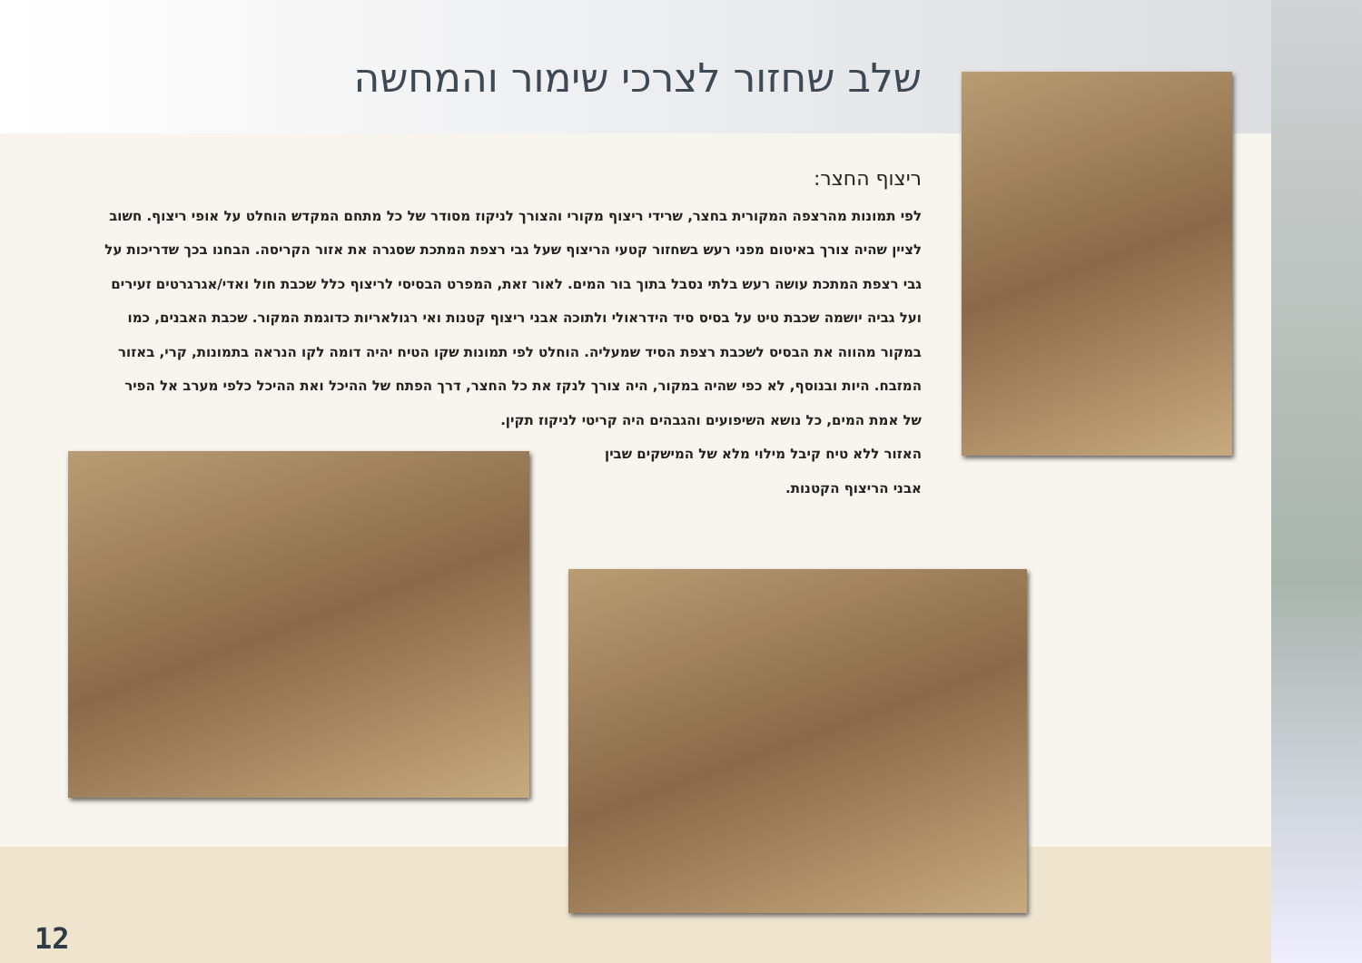שלב שחזור לצרכי שימור והמחשה
ריצוף החצר:
לפי תמונות מהרצפה המקורית בחצר, שרידי ריצוף מקורי והצורך לניקוז מסודר של כל מתחם המקדש הוחלט על אופי ריצוף. חשוב לציין שהיה צורך באיטום מפני רעש בשחזור קטעי הריצוף שעל גבי רצפת המתכת שסגרה את אזור הקריסה. הבחנו בכך שדריכות על גבי רצפת המתכת עושה רעש בלתי נסבל בתוך בור המים. לאור זאת, המפרט הבסיסי לריצוף כלל שכבת חול ואדי/אגרגרטים זעירים ועל גביה יושמה שכבת טיט על בסיס סיד הידראולי ולתוכה אבני ריצוף קטנות ואי רגולאריות כדוגמת המקור. שכבת האבנים, כמו במקור מהווה את הבסיס לשכבת רצפת הסיד שמעליה. הוחלט לפי תמונות שקו הטיח יהיה דומה לקו הנראה בתמונות, קרי, באזור המזבח. היות ובנוסף, לא כפי שהיה במקור, היה צורך לנקז את כל החצר, דרך הפתח של ההיכל ואת ההיכל כלפי מערב אל הפיר של אמת המים, כל נושא השיפועים והגבהים היה קריטי לניקוז תקין.
האזור ללא טיח קיבל מילוי מלא של המישקים שבין
אבני הריצוף הקטנות.
12